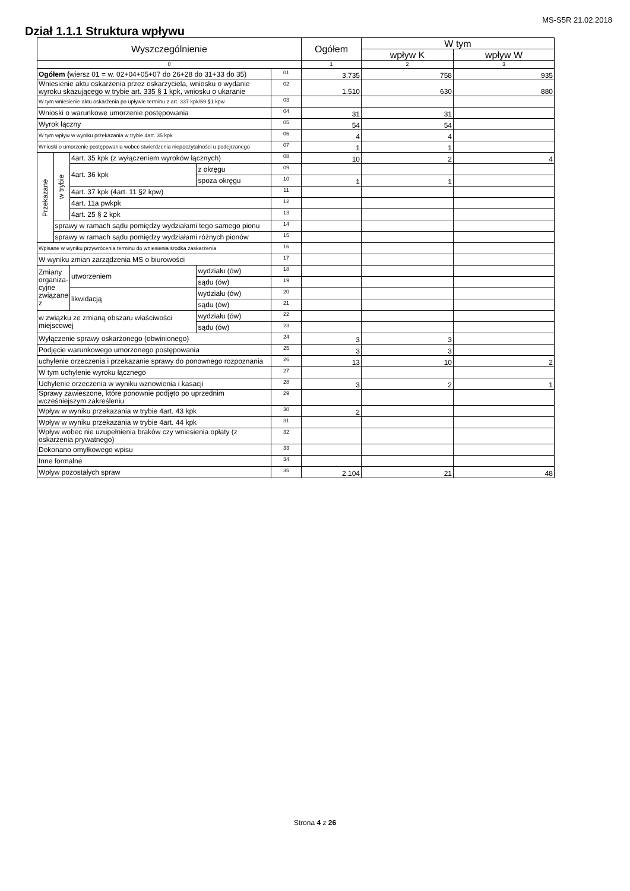MS-S5R 21.02.2018
Dział 1.1.1 Struktura wpływu
| Wyszczególnienie | | | | | Ogółem | W tym | |
| --- | --- | --- | --- | --- | --- | --- | --- |
| | | | | | | wpływ K | wpływ W |
| 0 | | | | | 1 | 2 | 3 |
| Ogółem ( wiersz 01 = w. 02+04+05+07 do 26+28 do 31+33 do 35) | | | | 01 | 3.735 | 758 | 935 |
| Wniesienie aktu oskarżenia przez oskarżyciela, wniosku o wydanie wyroku skazującego w trybie art. 335 § 1 kpk, wniosku o ukaranie | | | | 02 | 1.510 | 630 | 880 |
| W tym wniesienie aktu oskarżenia po upływie terminu z art. 337 kpk/59 §1 kpw | | | | 03 | | | |
| Wnioski o warunkowe umorzenie postępowania | | | | 04 | 31 | 31 | |
| Wyrok łączny | | | | 05 | 54 | 54 | |
| W tym wpływ w wyniku przekazania w trybie 4art. 35 kpk | | | | 06 | 4 | 4 | |
| Wnioski o umorzenie postępowania wobec stwierdzenia niepoczytalności u podejrzanego | | | | 07 | 1 | 1 | |
| Przekazane | w trybie | 4art. 35 kpk (z wyłączeniem wyroków łącznych) | | 08 | 10 | 2 | 4 |
| | | 4art. 36 kpk | z okręgu | 09 | | | |
| | | | spoza okręgu | 10 | 1 | 1 | |
| | | 4art. 37 kpk (4art. 11 §2 kpw) | | 11 | | | |
| | | 4art. 11a pwkpk | | 12 | | | |
| | | 4art. 25 § 2 kpk | | 13 | | | |
| | sprawy w ramach sądu pomiędzy wydziałami tego samego pionu | | | 14 | | | |
| | sprawy w ramach sądu pomiędzy wydziałami różnych pionów | | | 15 | | | |
| Wpisane w wyniku przywrócenia terminu do wniesienia środka zaskarżenia | | | | 16 | | | |
| W wyniku zmian zarządzenia MS o biurowości | | | | 17 | | | |
| Zmiany organiza-cyjne związane z | | utworzeniem | wydziału (ów) | 18 | | | |
| | | | sądu (ów) | 19 | | | |
| | | likwidacją | wydziału (ów) | 20 | | | |
| | | | sądu (ów) | 21 | | | |
| w związku ze zmianą obszaru właściwości miejscowej | | | wydziału (ów) | 22 | | | |
| | | | sądu (ów) | 23 | | | |
| Wyłączenie sprawy oskarżonego (obwinionego) | | | | 24 | 3 | 3 | |
| Podjęcie warunkowego umorzonego postępowania | | | | 25 | 3 | 3 | |
| uchylenie orzeczenia i przekazanie sprawy do ponownego rozpoznania | | | | 26 | 13 | 10 | 2 |
| W tym uchylenie wyroku łącznego | | | | 27 | | | |
| Uchylenie orzeczenia w wyniku wznowienia i kasacji | | | | 28 | 3 | 2 | 1 |
| Sprawy zawieszone, które ponownie podjęto po uprzednim wcześniejszym zakreśleniu | | | | 29 | | | |
| Wpływ w wyniku przekazania w trybie 4art. 43 kpk | | | | 30 | 2 | | |
| Wpływ w wyniku przekazania w trybie 4art. 44 kpk | | | | 31 | | | |
| Wpływ wobec nie uzupełnienia braków czy wniesienia opłaty (z oskarżenia prywatnego) | | | | 32 | | | |
| Dokonano omyłkowego wpisu | | | | 33 | | | |
| Inne formalne | | | | 34 | | | |
| Wpływ pozostałych spraw | | | | 35 | 2.104 | 21 | 48 |
Strona 4 z 26